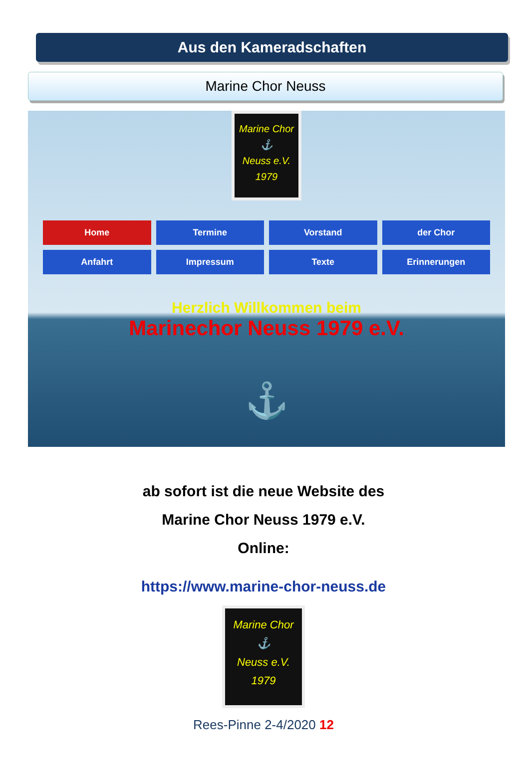Aus den Kameradschaften
Marine Chor Neuss
Marine Chor
⚓
Neuss e.V.
1979
Home
Termine
Vorstand
der Chor
Anfahrt
Impressum
Texte
Erinnerungen
Herzlich Willkommen beim
Marinechor Neuss 1979 e.V.
⚓
ab sofort ist die neue Website des
Marine Chor Neuss 1979 e.V.
Online:
https://www.marine-chor-neuss.de
Marine Chor
⚓
Neuss e.V.
1979
Rees-Pinne 2-4/2020 12